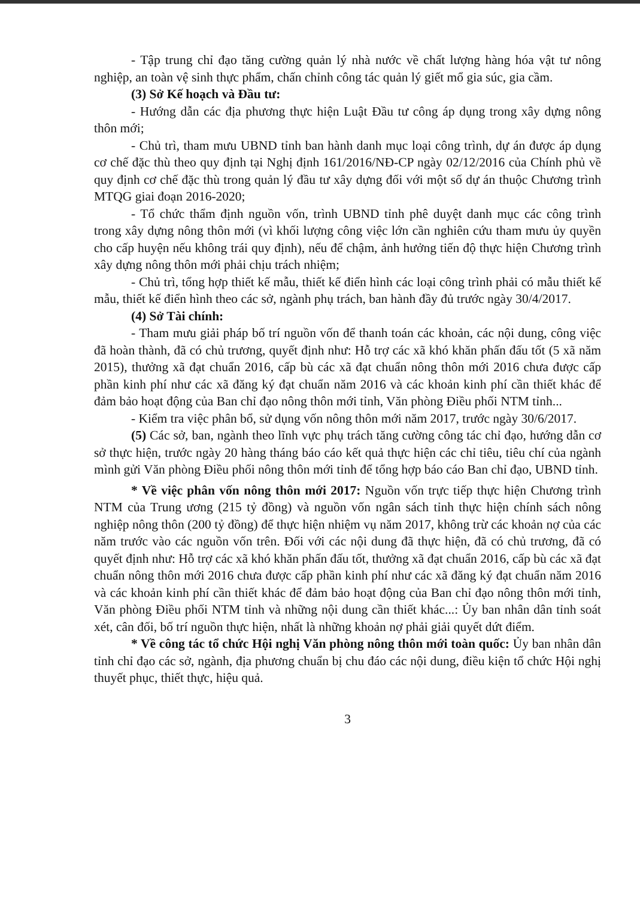- Tập trung chỉ đạo tăng cường quản lý nhà nước về chất lượng hàng hóa vật tư nông nghiệp, an toàn vệ sinh thực phẩm, chấn chỉnh công tác quản lý giết mổ gia súc, gia cầm.
(3) Sở Kế hoạch và Đầu tư:
- Hướng dẫn các địa phương thực hiện Luật Đầu tư công áp dụng trong xây dựng nông thôn mới;
- Chủ trì, tham mưu UBND tỉnh ban hành danh mục loại công trình, dự án được áp dụng cơ chế đặc thù theo quy định tại Nghị định 161/2016/NĐ-CP ngày 02/12/2016 của Chính phủ về quy định cơ chế đặc thù trong quản lý đầu tư xây dựng đối với một số dự án thuộc Chương trình MTQG giai đoạn 2016-2020;
- Tổ chức thẩm định nguồn vốn, trình UBND tỉnh phê duyệt danh mục các công trình trong xây dựng nông thôn mới (vì khối lượng công việc lớn cần nghiên cứu tham mưu ủy quyền cho cấp huyện nếu không trái quy định), nếu để chậm, ảnh hưởng tiến độ thực hiện Chương trình xây dựng nông thôn mới phải chịu trách nhiệm;
- Chủ trì, tổng hợp thiết kế mẫu, thiết kế điển hình các loại công trình phải có mẫu thiết kế mẫu, thiết kế điển hình theo các sở, ngành phụ trách, ban hành đầy đủ trước ngày 30/4/2017.
(4) Sở Tài chính:
- Tham mưu giải pháp bố trí nguồn vốn để thanh toán các khoản, các nội dung, công việc đã hoàn thành, đã có chủ trương, quyết định như: Hỗ trợ các xã khó khăn phấn đấu tốt (5 xã năm 2015), thưởng xã đạt chuẩn 2016, cấp bù các xã đạt chuẩn nông thôn mới 2016 chưa được cấp phần kinh phí như các xã đăng ký đạt chuẩn năm 2016 và các khoản kinh phí cần thiết khác để đảm bảo hoạt động của Ban chỉ đạo nông thôn mới tỉnh, Văn phòng Điều phối NTM tỉnh...
- Kiểm tra việc phân bổ, sử dụng vốn nông thôn mới năm 2017, trước ngày 30/6/2017.
(5) Các sở, ban, ngành theo lĩnh vực phụ trách tăng cường công tác chỉ đạo, hướng dẫn cơ sở thực hiện, trước ngày 20 hàng tháng báo cáo kết quả thực hiện các chỉ tiêu, tiêu chí của ngành mình gửi Văn phòng Điều phối nông thôn mới tỉnh để tổng hợp báo cáo Ban chỉ đạo, UBND tỉnh.
* Về việc phân vốn nông thôn mới 2017: Nguồn vốn trực tiếp thực hiện Chương trình NTM của Trung ương (215 tỷ đồng) và nguồn vốn ngân sách tỉnh thực hiện chính sách nông nghiệp nông thôn (200 tỷ đồng) để thực hiện nhiệm vụ năm 2017, không trừ các khoản nợ của các năm trước vào các nguồn vốn trên. Đối với các nội dung đã thực hiện, đã có chủ trương, đã có quyết định như: Hỗ trợ các xã khó khăn phấn đấu tốt, thưởng xã đạt chuẩn 2016, cấp bù các xã đạt chuẩn nông thôn mới 2016 chưa được cấp phần kinh phí như các xã đăng ký đạt chuẩn năm 2016 và các khoản kinh phí cần thiết khác để đảm bảo hoạt động của Ban chỉ đạo nông thôn mới tỉnh, Văn phòng Điều phối NTM tỉnh và những nội dung cần thiết khác...: Ủy ban nhân dân tỉnh soát xét, cân đối, bố trí nguồn thực hiện, nhất là những khoản nợ phải giải quyết dứt điểm.
* Về công tác tổ chức Hội nghị Văn phòng nông thôn mới toàn quốc: Ủy ban nhân dân tỉnh chỉ đạo các sở, ngành, địa phương chuẩn bị chu đáo các nội dung, điều kiện tổ chức Hội nghị thuyết phục, thiết thực, hiệu quả.
3